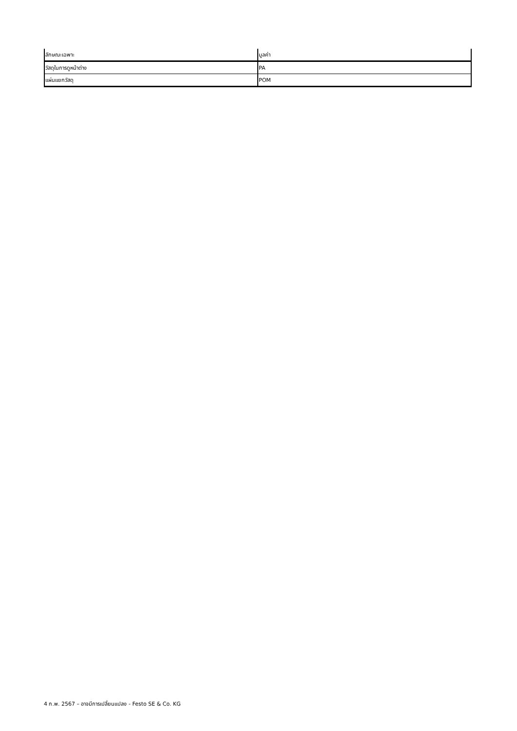| ลักษณะเฉพาะ | มูลค่า |
| --- | --- |
| วัสดุในการดูหน้าต่าง | PA |
| แผ่นแยกวัสดุ | POM |
4 ก.พ. 2567 – อาจมีการเปลี่ยนแปลง - Festo SE & Co. KG